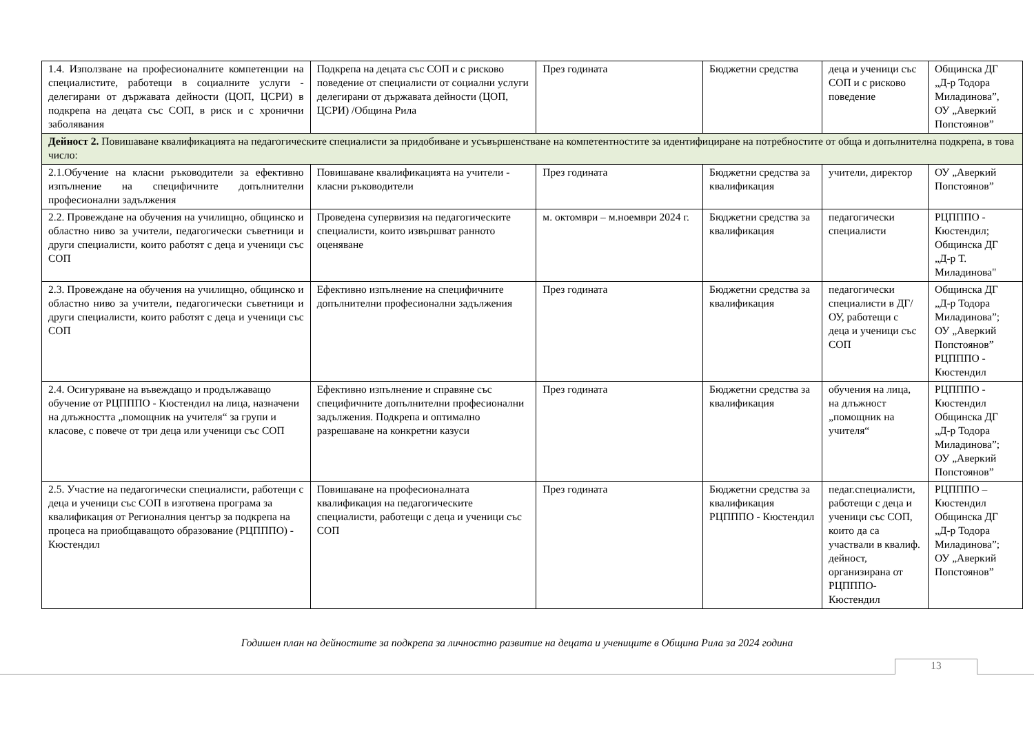| 1.4. Използване на професионалните компетенции на специалистите, работещи в социалните услуги - делегирани от държавата дейности (ЦОП, ЦСРИ) в подкрепа на децата със СОП, в риск и с хронични заболявания | Подкрепа на децата със СОП и с рисково поведение от специалисти от социални услуги делегирани от държавата дейности (ЦОП, ЦСРИ) /Община Рила | През годината | Бюджетни средства | деца и ученици със СОП и с рисково поведение | Общинска ДГ „Д-р Тодора Миладинова”, ОУ „Аверкий Попстоянов” |
| Дейност 2. Повишаване квалификацията на педагогическите специалисти за придобиване и усъвършенстване на компетентностите за идентифициране на потребностите от обща и допълнителна подкрепа, в това число: | | | | | |
| 2.1.Обучение на класни ръководители за ефективно изпълнение на специфичните допълнителни професионални задължения | Повишаване квалификацията на учители - класни ръководители | През годината | Бюджетни средства за квалификация | учители, директор | ОУ „Аверкий Попстоянов” |
| 2.2. Провеждане на обучения на училищно, общинско и областно ниво за учители, педагогически съветници и други специалисти, които работят с деца и ученици със СОП | Проведена супервизия на педагогическите специалисти, които извършват ранното оценяване | м. октомври – м.ноември 2024 г. | Бюджетни средства за квалификация | педагогически специалисти | РЦПППО - Кюстендил; Общинска ДГ „Д-р Т. Миладинова" |
| 2.3. Провеждане на обучения на училищно, общинско и областно ниво за учители, педагогически съветници и други специалисти, които работят с деца и ученици със СОП | Ефективно изпълнение на специфичните допълнителни професионални задължения | През годината | Бюджетни средства за квалификация | педагогически специалисти в ДГ/ОУ, работещи с деца и ученици със СОП | Общинска ДГ „Д-р Тодора Миладинова”; ОУ „Аверкий Попстоянов” РЦПППО - Кюстендил |
| 2.4. Осигуряване на въвеждащо и продължаващо обучение от РЦПППО - Кюстендил на лица, назначени на длъжността „помощник на учителя“ за групи и класове, с повече от три деца или ученици със СОП | Ефективно изпълнение и справяне със специфичните допълнителни професионални задължения. Подкрепа и оптимално разрешаване на конкретни казуси | През годината | Бюджетни средства за квалификация | обучения на лица, на длъжност „помощник на учителя“ | РЦПППО - Кюстендил Общинска ДГ „Д-р Тодора Миладинова”; ОУ „Аверкий Попстоянов” |
| 2.5. Участие на педагогически специалисти, работещи с деца и ученици със СОП в изготвена програма за квалификация от Регионалния център за подкрепа на процеса на приобщаващото образование (РЦПППО) - Кюстендил | Повишаване на професионалната квалификация на педагогическите специалисти, работещи с деца и ученици със СОП | През годината | Бюджетни средства за квалификация РЦПППО - Кюстендил | педаг.специалисти, работещи с деца и ученици със СОП, които да са участвали в квалиф. дейност, организирана от РЦПППО-Кюстендил | РЦПППО – Кюстендил Общинска ДГ „Д-р Тодора Миладинова”; ОУ „Аверкий Попстоянов” |
Годишен план на дейностите за подкрепа за личностно развитие на децата и учениците в Община Рила за 2024 година
13